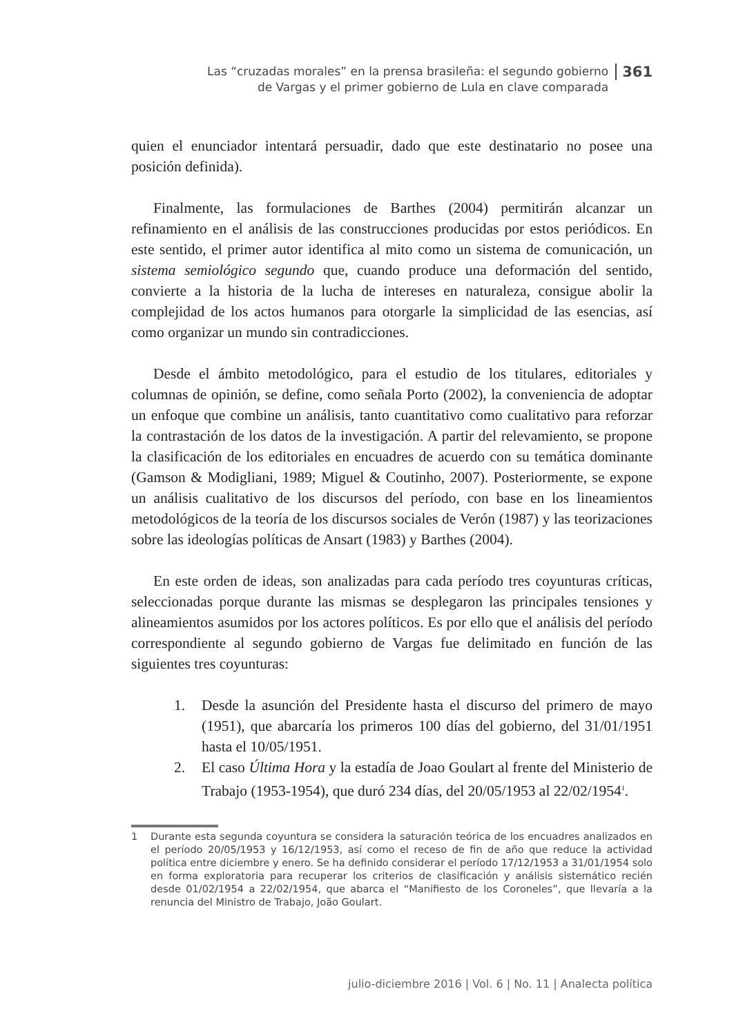Las “cruzadas morales” en la prensa brasileña: el segundo gobierno
de Vargas y el primer gobierno de Lula en clave comparada
361
quien el enunciador intentará persuadir, dado que este destinatario no posee una posición definida).
Finalmente, las formulaciones de Barthes (2004) permitirán alcanzar un refinamiento en el análisis de las construcciones producidas por estos periódicos. En este sentido, el primer autor identifica al mito como un sistema de comunicación, un sistema semiológico segundo que, cuando produce una deformación del sentido, convierte a la historia de la lucha de intereses en naturaleza, consigue abolir la complejidad de los actos humanos para otorgarle la simplicidad de las esencias, así como organizar un mundo sin contradicciones.
Desde el ámbito metodológico, para el estudio de los titulares, editoriales y columnas de opinión, se define, como señala Porto (2002), la conveniencia de adoptar un enfoque que combine un análisis, tanto cuantitativo como cualitativo para reforzar la contrastación de los datos de la investigación. A partir del relevamiento, se propone la clasificación de los editoriales en encuadres de acuerdo con su temática dominante (Gamson & Modigliani, 1989; Miguel & Coutinho, 2007). Posteriormente, se expone un análisis cualitativo de los discursos del período, con base en los lineamientos metodológicos de la teoría de los discursos sociales de Verón (1987) y las teorizaciones sobre las ideologías políticas de Ansart (1983) y Barthes (2004).
En este orden de ideas, son analizadas para cada período tres coyunturas críticas, seleccionadas porque durante las mismas se desplegaron las principales tensiones y alineamientos asumidos por los actores políticos. Es por ello que el análisis del período correspondiente al segundo gobierno de Vargas fue delimitado en función de las siguientes tres coyunturas:
1. Desde la asunción del Presidente hasta el discurso del primero de mayo (1951), que abarcaría los primeros 100 días del gobierno, del 31/01/1951 hasta el 10/05/1951.
2. El caso Última Hora y la estadía de Joao Goulart al frente del Ministerio de Trabajo (1953-1954), que duró 234 días, del 20/05/1953 al 22/02/1954<sup>1</sup>.
1 Durante esta segunda coyuntura se considera la saturación teórica de los encuadres analizados en el período 20/05/1953 y 16/12/1953, así como el receso de fin de año que reduce la actividad política entre diciembre y enero. Se ha definido considerar el período 17/12/1953 a 31/01/1954 solo en forma exploratoria para recuperar los criterios de clasificación y análisis sistemático recién desde 01/02/1954 a 22/02/1954, que abarca el “Manifiesto de los Coroneles”, que llevaría a la renuncia del Ministro de Trabajo, João Goulart.
julio-diciembre 2016 | Vol. 6 | No. 11 | Analecta política